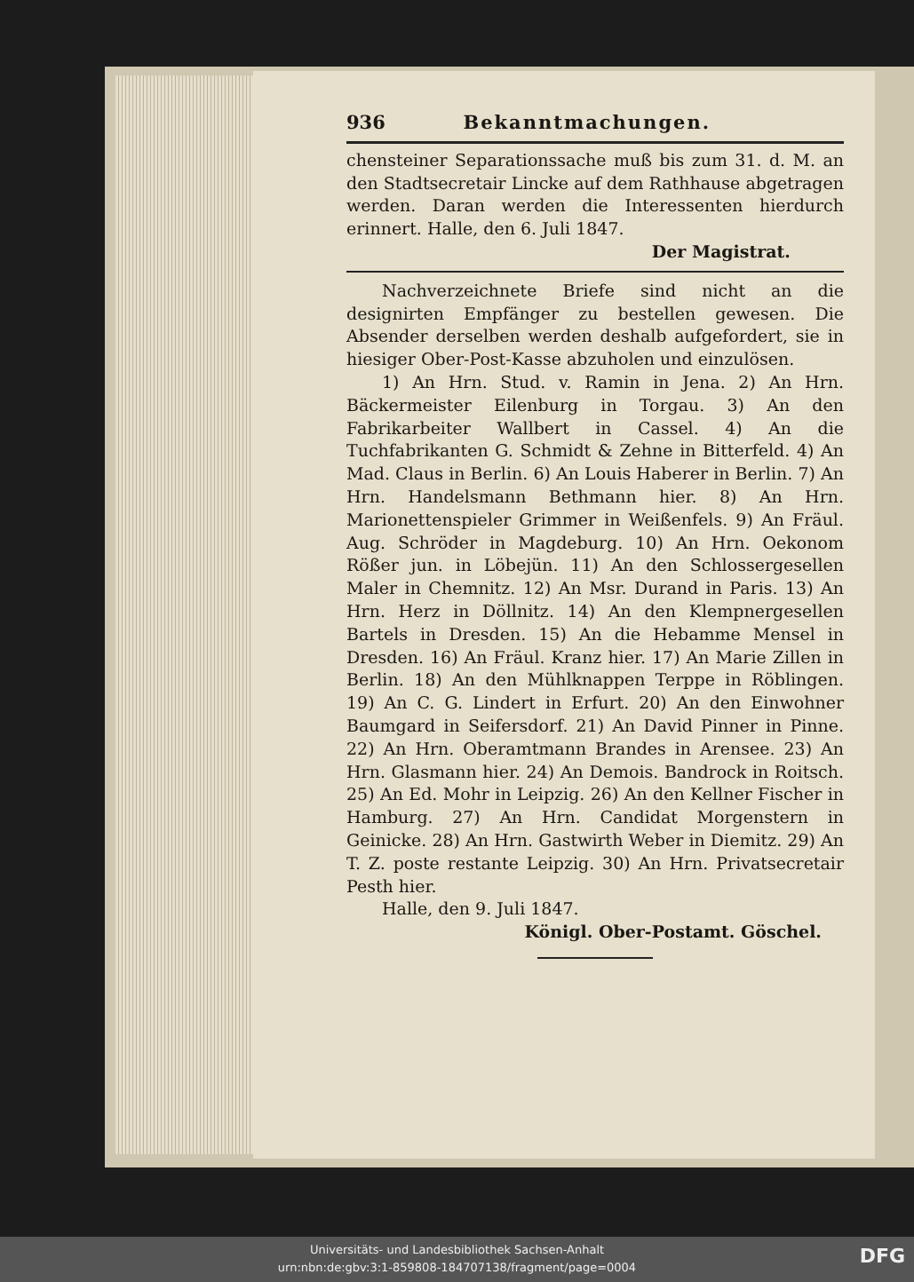936 Bekanntmachungen.
chensteiner Separationssache muß bis zum 31. d. M. an den Stadtsecretair Lincke auf dem Rathhause abgetragen werden. Daran werden die Interessenten hierdurch erinnert. Halle, den 6. Juli 1847.
Der Magistrat.
Nachverzeichnete Briefe sind nicht an die designirten Empfänger zu bestellen gewesen. Die Absender derselben werden deshalb aufgefordert, sie in hiesiger Ober-Post-Kasse abzuholen und einzulösen.
1) An Hrn. Stud. v. Ramin in Jena. 2) An Hrn. Bäckermeister Eilenburg in Torgau. 3) An den Fabrikarbeiter Wallbert in Cassel. 4) An die Tuchfabrikanten G. Schmidt & Zehne in Bitterfeld. 4) An Mad. Claus in Berlin. 6) An Louis Haberer in Berlin. 7) An Hrn. Handelsmann Bethmann hier. 8) An Hrn. Marionettenspieler Grimmer in Weißenfels. 9) An Fräul. Aug. Schröder in Magdeburg. 10) An Hrn. Oekonom Rößer jun. in Löbejün. 11) An den Schlossergesellen Maler in Chemnitz. 12) An Msr. Durand in Paris. 13) An Hrn. Herz in Döllnitz. 14) An den Klempnergesellen Bartels in Dresden. 15) An die Hebamme Mensel in Dresden. 16) An Fräul. Kranz hier. 17) An Marie Zillen in Berlin. 18) An den Mühlknappen Terppe in Röblingen. 19) An C. G. Lindert in Erfurt. 20) An den Einwohner Baumgard in Seifersdorf. 21) An David Pinner in Pinne. 22) An Hrn. Oberamtmann Brandes in Arensee. 23) An Hrn. Glasmann hier. 24) An Demois. Bandrock in Roitsch. 25) An Ed. Mohr in Leipzig. 26) An den Kellner Fischer in Hamburg. 27) An Hrn. Candidat Morgenstern in Geinicke. 28) An Hrn. Gastwirth Weber in Diemitz. 29) An T. Z. poste restante Leipzig. 30) An Hrn. Privatsecretair Pesth hier.
Halle, den 9. Juli 1847.
Königl. Ober-Postamt. Göschel.
Universitäts- und Landesbibliothek Sachsen-Anhalt
urn:nbn:de:gbv:3:1-859808-184707138/fragment/page=0004
DFG